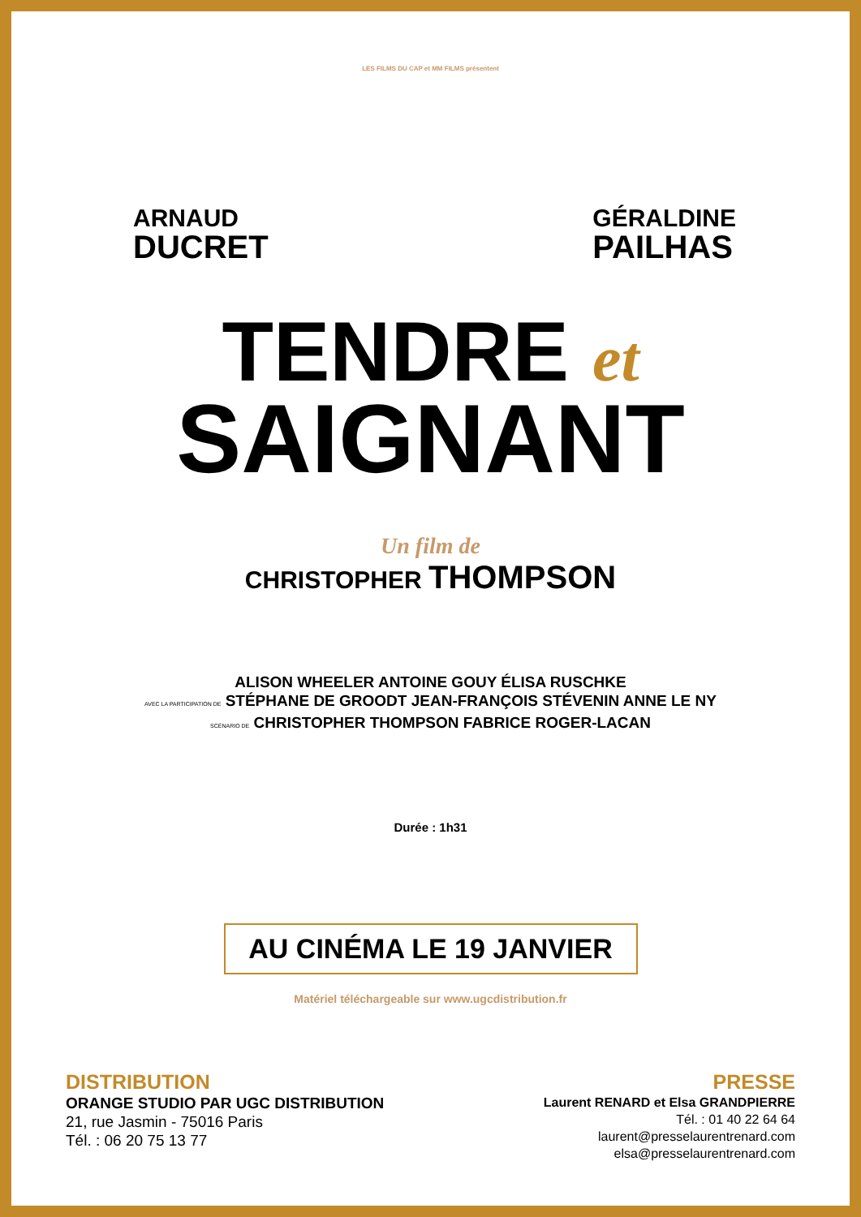LES FILMS DU CAP et MM FILMS présentent
ARNAUD
DUCRET
GÉRALDINE
PAILHAS
TENDRE et
SAIGNANT
Un film de
CHRISTOPHER THOMPSON
ALISON WHEELER ANTOINE GOUY ÉLISA RUSCHKE
AVEC LA PARTICIPATION DE STÉPHANE DE GROODT JEAN-FRANÇOIS STÉVENIN ANNE LE NY
SCÉNARIO DE CHRISTOPHER THOMPSON FABRICE ROGER-LACAN
Durée : 1h31
AU CINÉMA LE 19 JANVIER
Matériel téléchargeable sur www.ugcdistribution.fr
DISTRIBUTION
ORANGE STUDIO PAR UGC DISTRIBUTION
21, rue Jasmin - 75016 Paris
Tél. : 06 20 75 13 77
PRESSE
Laurent RENARD et Elsa GRANDPIERRE
Tél. : 01 40 22 64 64
laurent@presselaurentrenard.com
elsa@presselaurentrenard.com